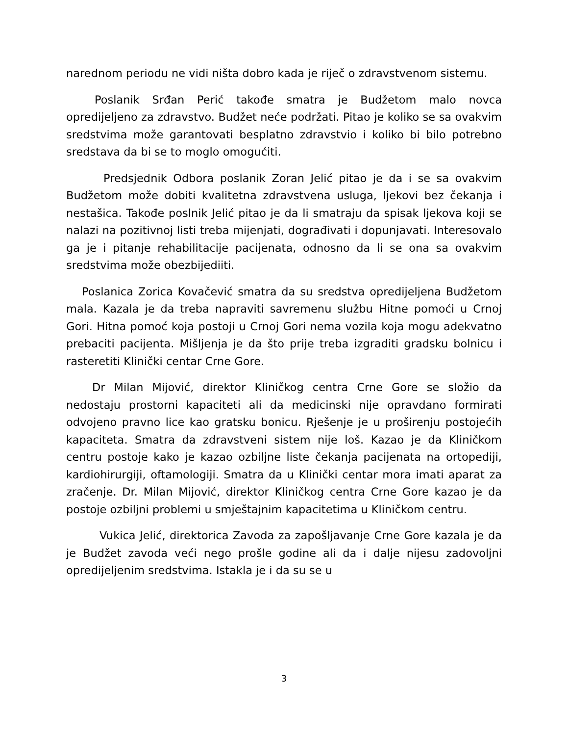narednom periodu ne vidi ništa dobro kada je riječ o zdravstvenom sistemu.
Poslanik Srđan Perić takođe smatra je Budžetom malo novca opredijeljeno za zdravstvo. Budžet neće podržati. Pitao je koliko se sa ovakvim sredstvima može garantovati besplatno zdravstvio i koliko bi bilo potrebno sredstava da bi se to moglo omogućiti.
Predsjednik Odbora poslanik Zoran Jelić pitao je da i se sa ovakvim Budžetom može dobiti kvalitetna zdravstvena usluga, ljekovi bez čekanja i nestašica. Takođe poslnik Jelić pitao je da li smatraju da spisak ljekova koji se nalazi na pozitivnoj listi treba mijenjati, dograđivati i dopunjavati. Interesovalo ga je i pitanje rehabilitacije pacijenata, odnosno da li se ona sa ovakvim sredstvima može obezbijediiti.
Poslanica Zorica Kovačević smatra da su sredstva opredijeljena Budžetom mala. Kazala je da treba napraviti savremenu službu Hitne pomoći u Crnoj Gori. Hitna pomoć koja postoji u Crnoj Gori nema vozila koja mogu adekvatno prebaciti pacijenta. Mišljenja je da što prije treba izgraditi gradsku bolnicu i rasteretiti Klinički centar Crne Gore.
Dr Milan Mijović, direktor Kliničkog centra Crne Gore se složio da nedostaju prostorni kapaciteti ali da medicinski nije opravdano formirati odvojeno pravno lice kao gratsku bonicu. Rješenje je u proširenju postojećih kapaciteta. Smatra da zdravstveni sistem nije loš. Kazao je da Kliničkom centru postoje kako je kazao ozbiljne liste čekanja pacijenata na ortopediji, kardiohirurgiji, oftamologiji. Smatra da u Klinički centar mora imati aparat za zračenje. Dr. Milan Mijović, direktor Kliničkog centra Crne Gore kazao je da postoje ozbiljni problemi u smještajnim kapacitetima u Kliničkom centru.
Vukica Jelić, direktorica Zavoda za zapošljavanje Crne Gore kazala je da je Budžet zavoda veći nego prošle godine ali da i dalje nijesu zadovoljni opredijeljenim sredstvima. Istakla je i da su se u
3